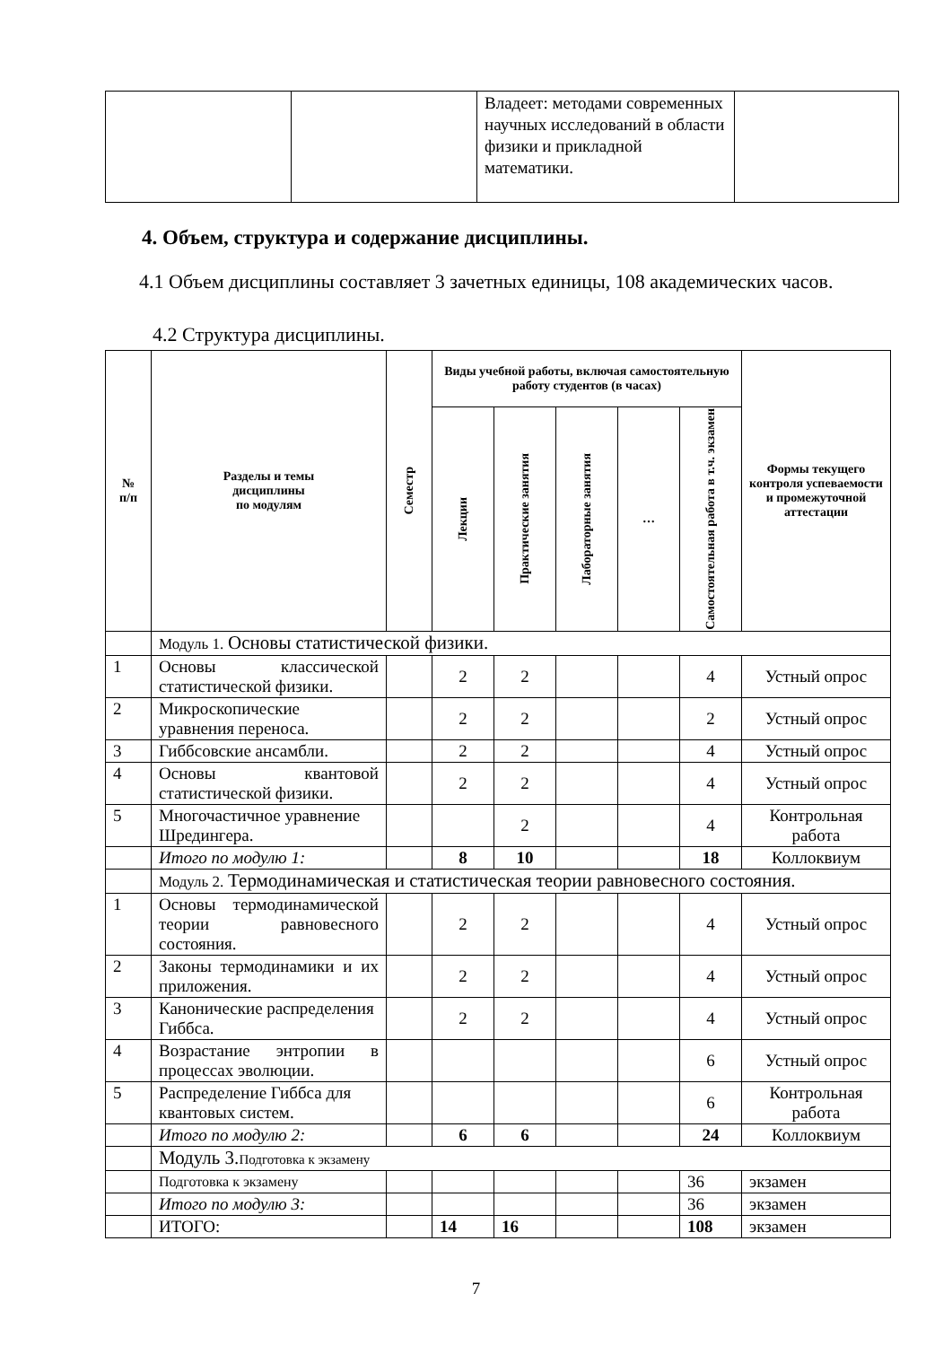| | | Владеет: методами современных научных исследований в области физики и прикладной математики. | |
4. Объем, структура и содержание дисциплины.
4.1 Объем дисциплины составляет 3 зачетных единицы, 108 академических часов.
4.2 Структура дисциплины.
| № п/п | Разделы и темы дисциплины по модулям | Семестр | Виды учебной работы, включая самостоятельную работу студентов (в часах) | | | | | Формы текущего контроля успеваемости и промежуточной аттестации |
| --- | --- | --- | --- | --- | --- | --- | --- | --- |
| | | | Лекции | Практические занятия | Лабораторные занятия | … | Самостоятельная работа в т.ч. экзамен | |
| | Модуль 1. Основы статистической физики. | | | | | | | |
| 1 | Основы классической статистической физики. | | 2 | 2 | | | 4 | Устный опрос |
| 2 | Микроскопические уравнения переноса. | | 2 | 2 | | | 2 | Устный опрос |
| 3 | Гиббсовские ансамбли. | | 2 | 2 | | | 4 | Устный опрос |
| 4 | Основы квантовой статистической физики. | | 2 | 2 | | | 4 | Устный опрос |
| 5 | Многочастичное уравнение Шредингера. | | | 2 | | | 4 | Контрольная работа |
| | Итого по модулю 1: | | 8 | 10 | | | 18 | Коллоквиум |
| | Модуль 2. Термодинамическая и статистическая теории равновесного состояния. | | | | | | | |
| 1 | Основы термодинамической теории равновесного состояния. | | 2 | 2 | | | 4 | Устный опрос |
| 2 | Законы термодинамики и их приложения. | | 2 | 2 | | | 4 | Устный опрос |
| 3 | Канонические распределения Гиббса. | | 2 | 2 | | | 4 | Устный опрос |
| 4 | Возрастание энтропии в процессах эволюции. | | | | | | 6 | Устный опрос |
| 5 | Распределение Гиббса для квантовых систем. | | | | | | 6 | Контрольная работа |
| | Итого по модулю 2: | | 6 | 6 | | | 24 | Коллоквиум |
| | Модуль 3. Подготовка к экзамену | | | | | | | |
| | Подготовка к экзамену | | | | | | 36 | экзамен |
| | Итого по модулю 3: | | | | | | 36 | экзамен |
| | ИТОГО: | | 14 | 16 | | | 108 | экзамен |
7